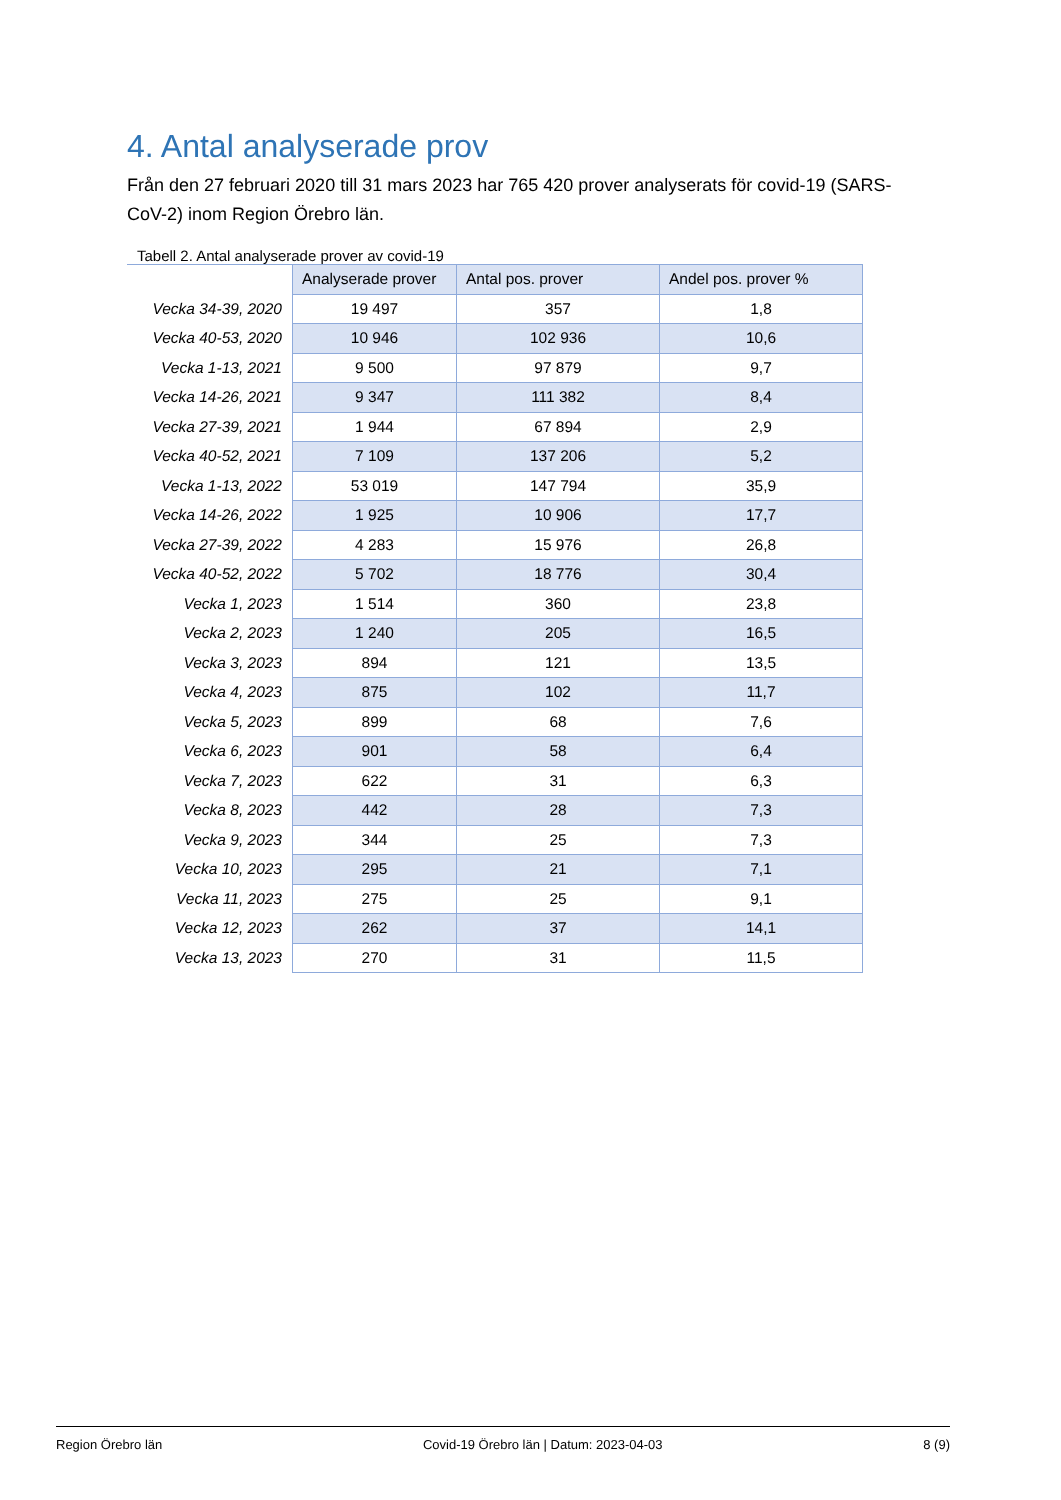4. Antal analyserade prov
Från den 27 februari 2020 till 31 mars 2023 har 765 420 prover analyserats för covid-19 (SARS-CoV-2) inom Region Örebro län.
Tabell 2. Antal analyserade prover av covid-19
| | Analyserade prover | Antal pos. prover | Andel pos. prover % |
| Vecka 34-39, 2020 | 19 497 | 357 | 1,8 |
| Vecka 40-53, 2020 | 10 946 | 102 936 | 10,6 |
| Vecka 1-13, 2021 | 9 500 | 97 879 | 9,7 |
| Vecka 14-26, 2021 | 9 347 | 111 382 | 8,4 |
| Vecka 27-39, 2021 | 1 944 | 67 894 | 2,9 |
| Vecka 40-52, 2021 | 7 109 | 137 206 | 5,2 |
| Vecka 1-13, 2022 | 53 019 | 147 794 | 35,9 |
| Vecka 14-26, 2022 | 1 925 | 10 906 | 17,7 |
| Vecka 27-39, 2022 | 4 283 | 15 976 | 26,8 |
| Vecka 40-52, 2022 | 5 702 | 18 776 | 30,4 |
| Vecka 1, 2023 | 1 514 | 360 | 23,8 |
| Vecka 2, 2023 | 1 240 | 205 | 16,5 |
| Vecka 3, 2023 | 894 | 121 | 13,5 |
| Vecka 4, 2023 | 875 | 102 | 11,7 |
| Vecka 5, 2023 | 899 | 68 | 7,6 |
| Vecka 6, 2023 | 901 | 58 | 6,4 |
| Vecka 7, 2023 | 622 | 31 | 6,3 |
| Vecka 8, 2023 | 442 | 28 | 7,3 |
| Vecka 9, 2023 | 344 | 25 | 7,3 |
| Vecka 10, 2023 | 295 | 21 | 7,1 |
| Vecka 11, 2023 | 275 | 25 | 9,1 |
| Vecka 12, 2023 | 262 | 37 | 14,1 |
| Vecka 13, 2023 | 270 | 31 | 11,5 |
Region Örebro län Covid-19 Örebro län | Datum: 2023-04-03 8 (9)